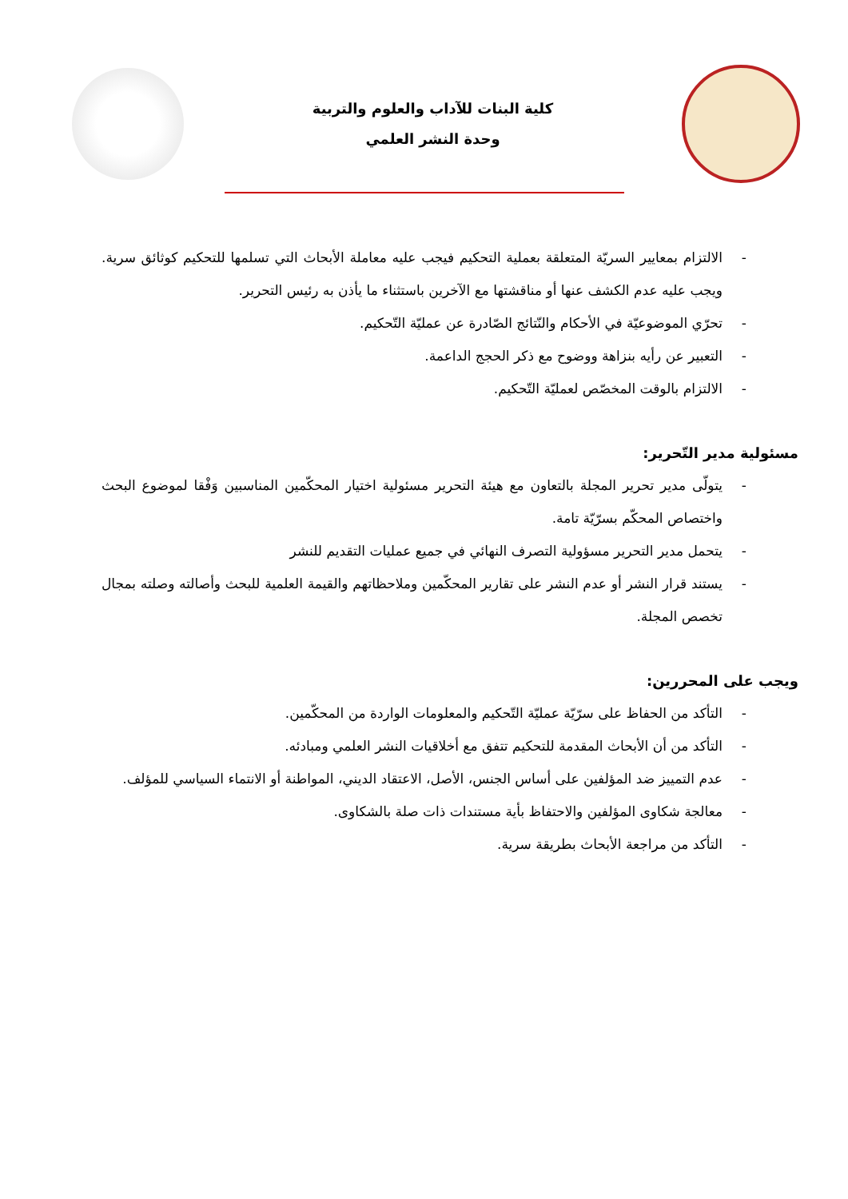كلية البنات للآداب والعلوم والتربية
وحدة النشر العلمي
- الالتزام بمعايير السريّة المتعلقة بعملية التحكيم فيجب عليه معاملة الأبحاث التي تسلمها للتحكيم كوثائق سرية. ويجب عليه عدم الكشف عنها أو مناقشتها مع الآخرين باستثناء ما يأذن به رئيس التحرير.
- تحرّي الموضوعيّة في الأحكام والنّتائج الصّادرة عن عمليّة التّحكيم.
- التعبير عن رأيه بنزاهة ووضوح مع ذكر الحجج الداعمة.
- الالتزام بالوقت المخصّص لعمليّة التّحكيم.
مسئولية مدير التّحرير:
- يتولّى مدير تحرير المجلة بالتعاون مع هيئة التحرير مسئولية اختيار المحكّمين المناسبين وَفْقا لموضوع البحث واختصاص المحكّم بسرّيّة تامة.
- يتحمل مدير التحرير مسؤولية التصرف النهائي في جميع عمليات التقديم للنشر
- يستند قرار النشر أو عدم النشر على تقارير المحكّمين وملاحظاتهم والقيمة العلمية للبحث وأصالته وصلته بمجال تخصص المجلة.
ويجب على المحررين:
- التأكد من الحفاظ على سرّيّة عمليّة التّحكيم والمعلومات الواردة من المحكّمين.
- التأكد من أن الأبحاث المقدمة للتحكيم تتفق مع أخلاقيات النشر العلمي ومبادئه.
- عدم التمييز ضد المؤلفين على أساس الجنس، الأصل، الاعتقاد الديني، المواطنة أو الانتماء السياسي للمؤلف.
- معالجة شكاوى المؤلفين والاحتفاظ بأية مستندات ذات صلة بالشكاوى.
- التأكد من مراجعة الأبحاث بطريقة سرية.